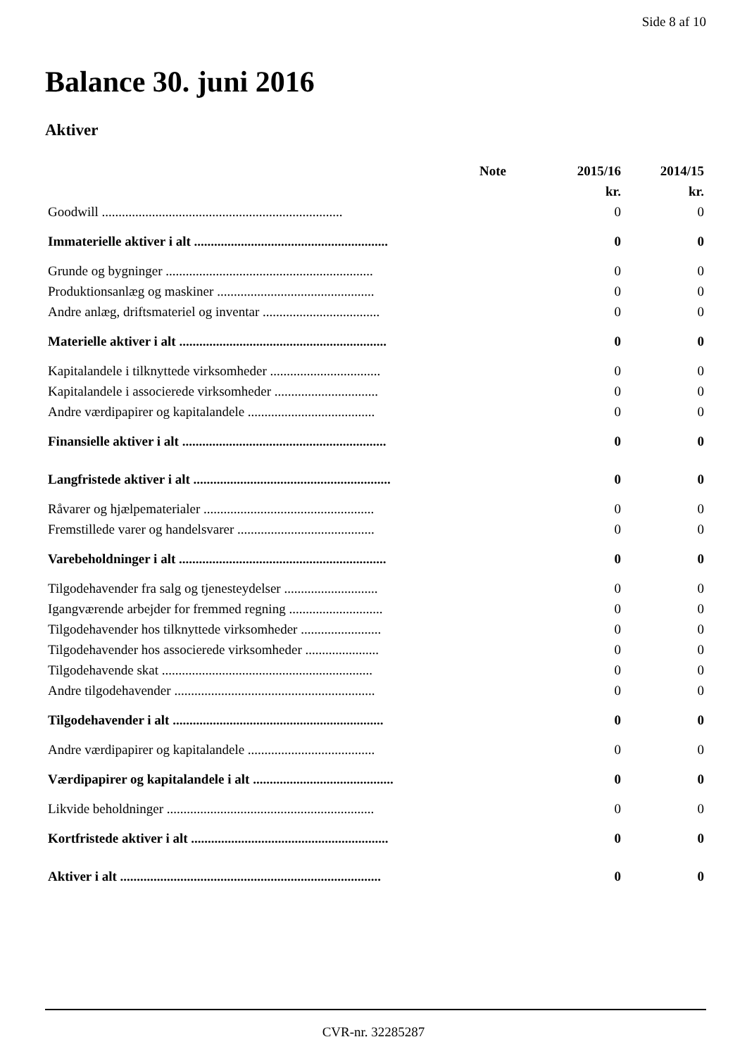Side 8 af 10
Balance 30. juni 2016
Aktiver
| | Note | 2015/16 | 2014/15 |
| --- | --- | --- | --- |
| | | kr. | kr. |
| Goodwill ........................................................................ | | 0 | 0 |
| Immaterielle aktiver i alt .......................................................... | | 0 | 0 |
| Grunde og bygninger .............................................................. | | 0 | 0 |
| Produktionsanlæg og maskiner ............................................... | | 0 | 0 |
| Andre anlæg, driftsmateriel og inventar ................................... | | 0 | 0 |
| Materielle aktiver i alt .............................................................. | | 0 | 0 |
| Kapitalandele i tilknyttede virksomheder ................................. | | 0 | 0 |
| Kapitalandele i associerede virksomheder ............................... | | 0 | 0 |
| Andre værdipapirer og kapitalandele ...................................... | | 0 | 0 |
| Finansielle aktiver i alt ............................................................. | | 0 | 0 |
| Langfristede aktiver i alt ........................................................... | | 0 | 0 |
| Råvarer og hjælpematerialer ................................................... | | 0 | 0 |
| Fremstillede varer og handelsvarer ......................................... | | 0 | 0 |
| Varebeholdninger i alt .............................................................. | | 0 | 0 |
| Tilgodehavender fra salg og tjenesteydelser ............................ | | 0 | 0 |
| Igangværende arbejder for fremmed regning ............................ | | 0 | 0 |
| Tilgodehavender hos tilknyttede virksomheder ........................ | | 0 | 0 |
| Tilgodehavender hos associerede virksomheder ...................... | | 0 | 0 |
| Tilgodehavende skat ............................................................... | | 0 | 0 |
| Andre tilgodehavender ............................................................ | | 0 | 0 |
| Tilgodehavender i alt ............................................................... | | 0 | 0 |
| Andre værdipapirer og kapitalandele ...................................... | | 0 | 0 |
| Værdipapirer og kapitalandele i alt .......................................... | | 0 | 0 |
| Likvide beholdninger .............................................................. | | 0 | 0 |
| Kortfristede aktiver i alt ........................................................... | | 0 | 0 |
| Aktiver i alt .............................................................................. | | 0 | 0 |
CVR-nr. 32285287